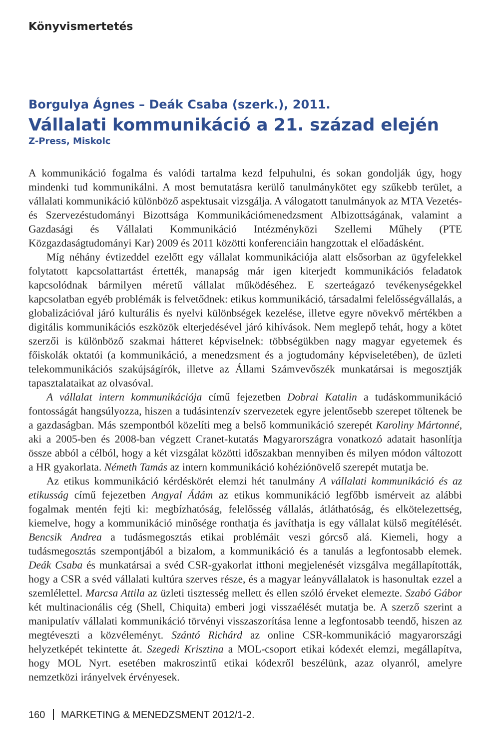Könyvismertetés
Borgulya Ágnes – Deák Csaba (szerk.), 2011.
Vállalati kommunikáció a 21. század elején
Z-Press, Miskolc
A kommunikáció fogalma és valódi tartalma kezd felpuhulni, és sokan gondolják úgy, hogy mindenki tud kommunikálni. A most bemutatásra kerülő tanulmánykötet egy szűkebb terület, a vállalati kommunikáció különböző aspektusait vizsgálja. A válogatott tanulmányok az MTA Vezetés- és Szervezéstudományi Bizottsága Kommunikációmenedzsment Albizottságának, valamint a Gazdasági és Vállalati Kommunikáció Intézményközi Szellemi Műhely (PTE Közgazdaságtudományi Kar) 2009 és 2011 közötti konferenciáin hangzottak el előadásként.
Míg néhány évtizeddel ezelőtt egy vállalat kommunikációja alatt elsősorban az ügyfelekkel folytatott kapcsolattartást értették, manapság már igen kiterjedt kommunikációs feladatok kapcsolódnak bármilyen méretű vállalat működéséhez. E szerteágazó tevékenységekkel kapcsolatban egyéb problémák is felvetődnek: etikus kommunikáció, társadalmi felelősségvállalás, a globalizációval járó kulturális és nyelvi különbségek kezelése, illetve egyre növekvő mértékben a digitális kommunikációs eszközök elterjedésével járó kihívások. Nem meglepő tehát, hogy a kötet szerzői is különböző szakmai hátteret képviselnek: többségükben nagy magyar egyetemek és főiskolák oktatói (a kommunikáció, a menedzsment és a jogtudomány képviseletében), de üzleti telekommunikációs szakújságírók, illetve az Állami Számvevőszék munkatársai is megosztják tapasztalataikat az olvasóval.
A vállalat intern kommunikációja című fejezetben Dobrai Katalin a tudáskommunikáció fontosságát hangsúlyozza, hiszen a tudásintenzív szervezetek egyre jelentősebb szerepet töltenek be a gazdaságban. Más szempontból közelíti meg a belső kommunikáció szerepét Karoliny Mártonné, aki a 2005-ben és 2008-ban végzett Cranet-kutatás Magyarországra vonatkozó adatait hasonlítja össze abból a célból, hogy a két vizsgálat közötti időszakban mennyiben és milyen módon változott a HR gyakorlata. Németh Tamás az intern kommunikáció kohéziónövelő szerepét mutatja be.
Az etikus kommunikáció kérdéskörét elemzi hét tanulmány A vállalati kommunikáció és az etikusság című fejezetben Angyal Ádám az etikus kommunikáció legfőbb ismérveit az alábbi fogalmak mentén fejti ki: megbízhatóság, felelősség vállalás, átláthatóság, és elkötelezettség, kiemelve, hogy a kommunikáció minősége ronthatja és javíthatja is egy vállalat külső megítélését. Bencsik Andrea a tudásmegosztás etikai problémáit veszi górcső alá. Kiemeli, hogy a tudásmegosztás szempontjából a bizalom, a kommunikáció és a tanulás a legfontosabb elemek. Deák Csaba és munkatársai a svéd CSR-gyakorlat itthoni megjelenését vizsgálva megállapították, hogy a CSR a svéd vállalati kultúra szerves része, és a magyar leányvállalatok is hasonultak ezzel a szemlélettel. Marcsa Attila az üzleti tisztesség mellett és ellen szóló érveket elemezte. Szabó Gábor két multinacionális cég (Shell, Chiquita) emberi jogi visszaélését mutatja be. A szerző szerint a manipulatív vállalati kommunikáció törvényi visszaszorítása lenne a legfontosabb teendő, hiszen az megtéveszti a közvéleményt. Szántó Richárd az online CSR-kommunikáció magyarországi helyzetképét tekintette át. Szegedi Krisztina a MOL-csoport etikai kódexét elemzi, megállapítva, hogy MOL Nyrt. esetében makroszintű etikai kódexről beszélünk, azaz olyanról, amelyre nemzetközi irányelvek érvényesek.
160 MARKETING & MENEDZSMENT 2012/1-2.